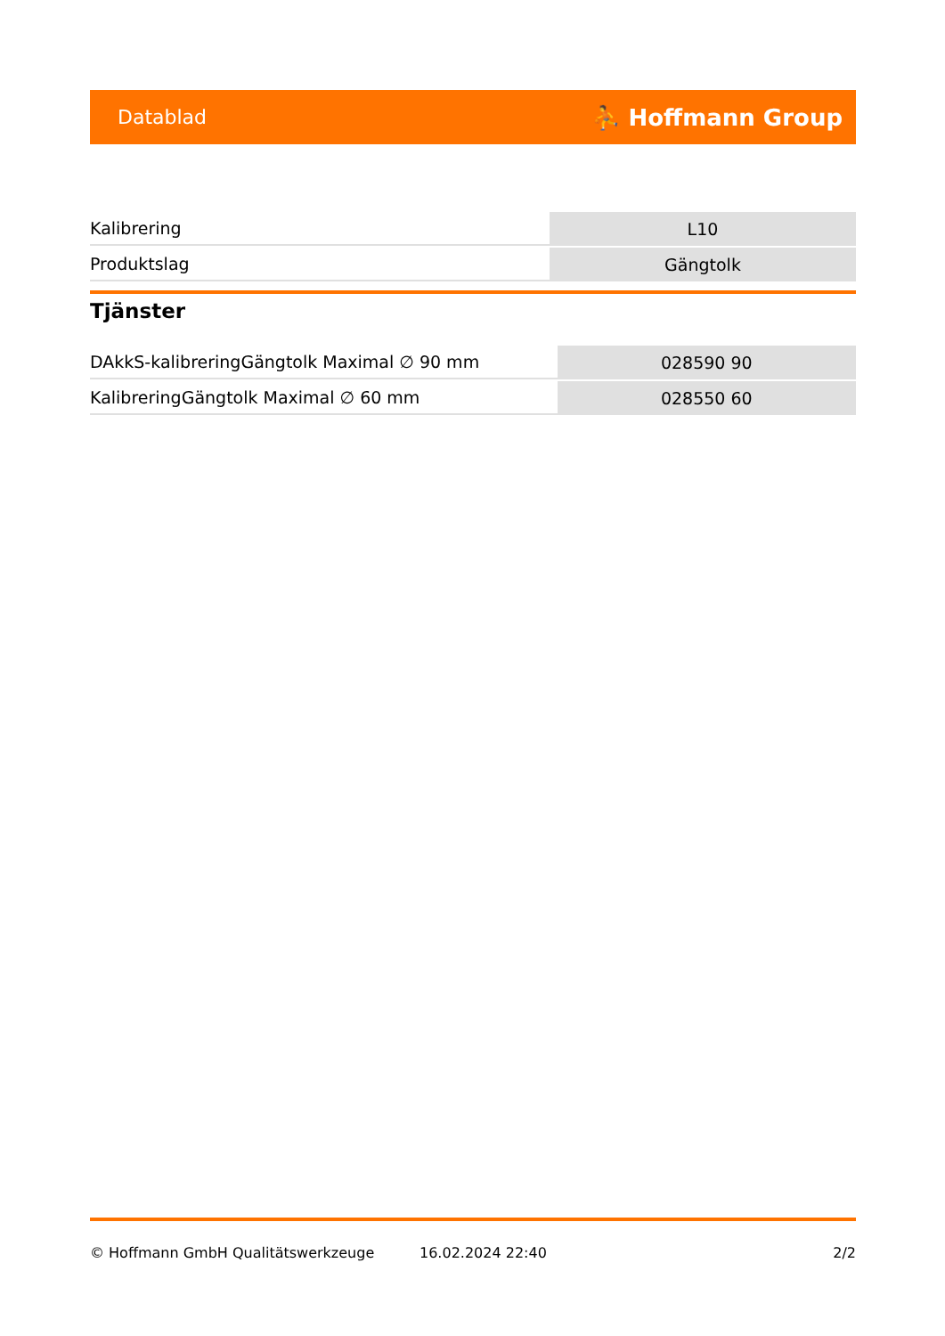Datablad ⛹ Hoffmann Group
| Kalibrering | L10 |
| Produktslag | Gängtolk |
Tjänster
| DAkkS-kalibreringGängtolk Maximal ∅ 90 mm | 028590 90 |
| KalibreringGängtolk Maximal ∅ 60 mm | 028550 60 |
© Hoffmann GmbH Qualitätswerkzeuge 16.02.2024 22:40 2/2